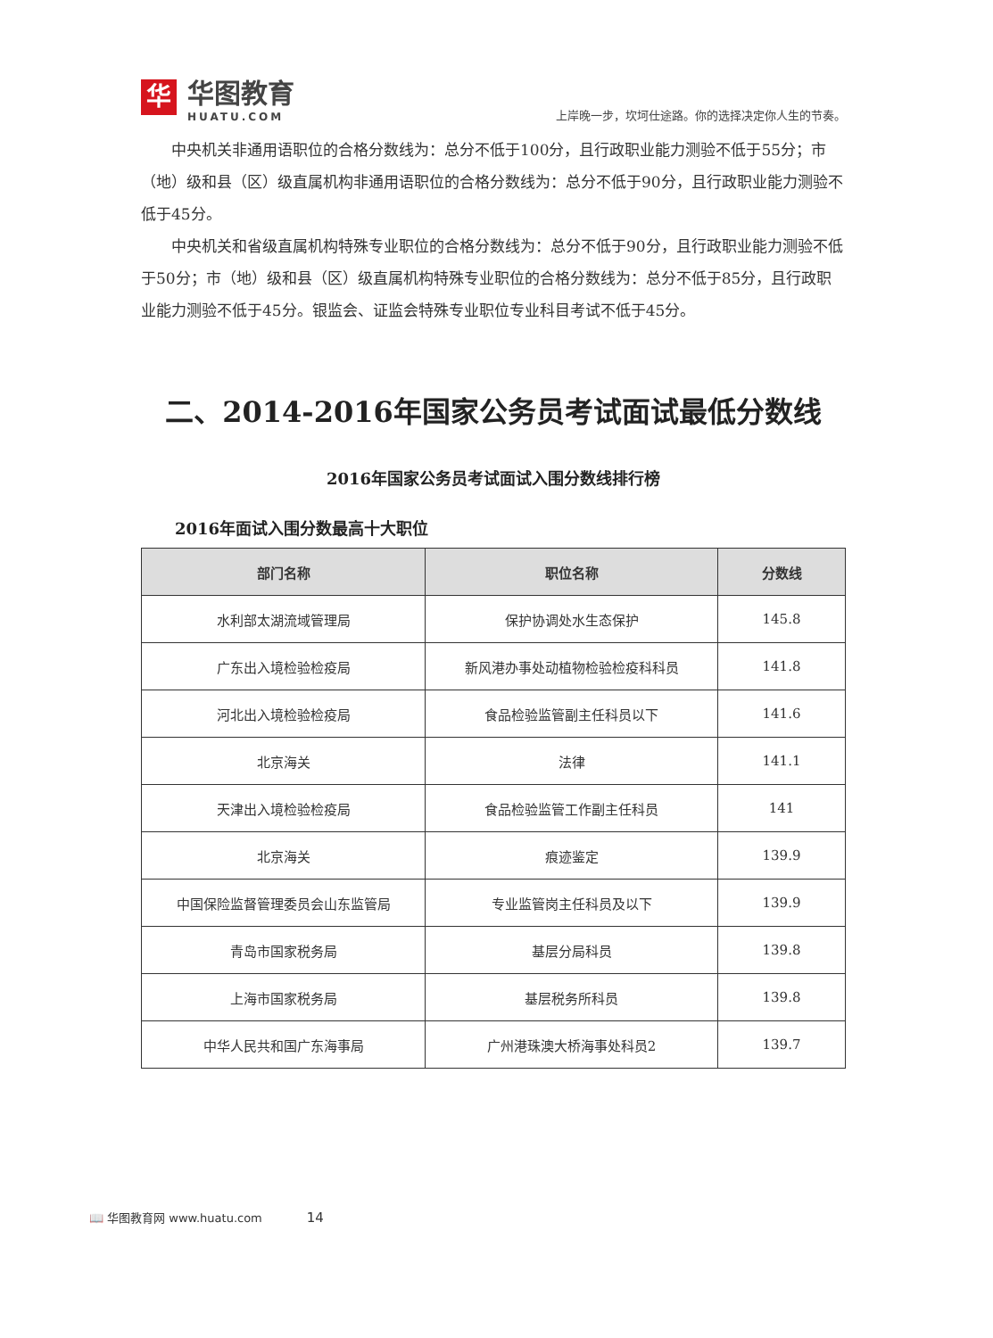华
华图教育
HUATU.COM
上岸晚一步，坎坷仕途路。你的选择决定你人生的节奏。
中央机关非通用语职位的合格分数线为：总分不低于100分，且行政职业能力测验不低于55分；市（地）级和县（区）级直属机构非通用语职位的合格分数线为：总分不低于90分，且行政职业能力测验不低于45分。
中央机关和省级直属机构特殊专业职位的合格分数线为：总分不低于90分，且行政职业能力测验不低于50分；市（地）级和县（区）级直属机构特殊专业职位的合格分数线为：总分不低于85分，且行政职业能力测验不低于45分。银监会、证监会特殊专业职位专业科目考试不低于45分。
二、2014-2016年国家公务员考试面试最低分数线
2016年国家公务员考试面试入围分数线排行榜
2016年面试入围分数最高十大职位
| 部门名称 | 职位名称 | 分数线 |
| --- | --- | --- |
| 水利部太湖流域管理局 | 保护协调处水生态保护 | 145.8 |
| 广东出入境检验检疫局 | 新风港办事处动植物检验检疫科科员 | 141.8 |
| 河北出入境检验检疫局 | 食品检验监管副主任科员以下 | 141.6 |
| 北京海关 | 法律 | 141.1 |
| 天津出入境检验检疫局 | 食品检验监管工作副主任科员 | 141 |
| 北京海关 | 痕迹鉴定 | 139.9 |
| 中国保险监督管理委员会山东监管局 | 专业监管岗主任科员及以下 | 139.9 |
| 青岛市国家税务局 | 基层分局科员 | 139.8 |
| 上海市国家税务局 | 基层税务所科员 | 139.8 |
| 中华人民共和国广东海事局 | 广州港珠澳大桥海事处科员2 | 139.7 |
📖 华图教育网 www.huatu.com 14